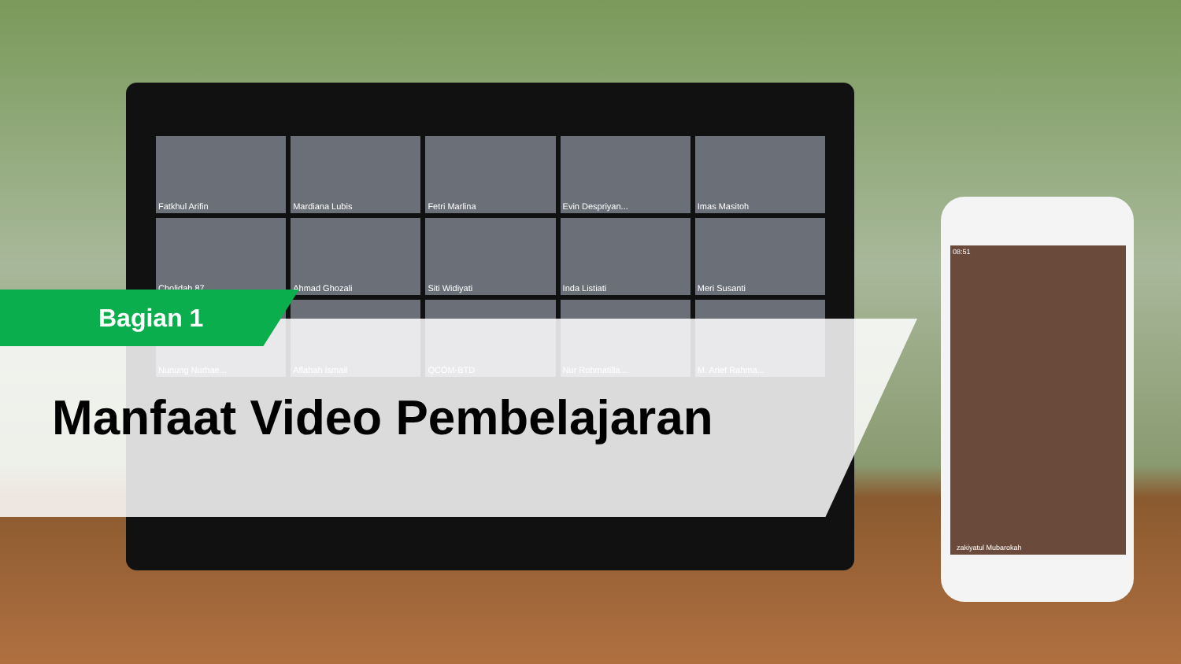Fatkhul Arifin
Mardiana Lubis
Fetri Marlina
Evin Despriyan...
Imas Masitoh
Cholidah 87
Ahmad Ghozali
Siti Widiyati
Inda Listiati
Meri Susanti
Nunung Nurhae...
Aflahah Ismail
QCOM-BTD
Nur Rohmatilla...
M. Arief Rahma...
08:51
zakiyatul Mubarokah
Bagian 1
Manfaat Video Pembelajaran